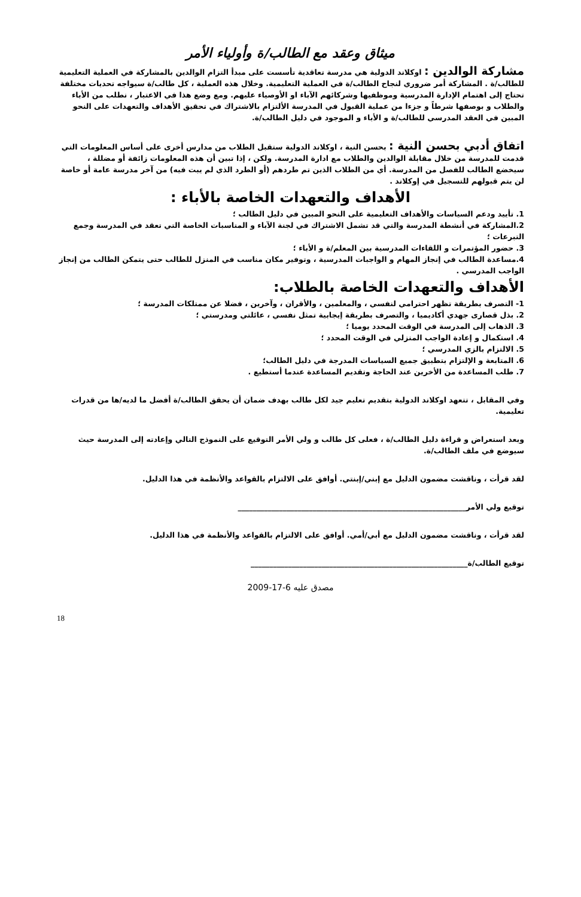ميثاق وعقد مع الطالب/ة وأولياء الأمر
مشاركة الوالدين : اوكلاند الدولية هي مدرسة تعاقدية تأسست على مبدأ التزام الوالدين بالمشاركة في العملية التعليمية للطالب/ة . المشاركة أمر ضروري لنجاح الطالب/ة في العملية التعليمية. وخلال هذه العملية ، كل طالب/ة سيواجه تحديات مختلفة تحتاج إلى اهتمام الإدارة المدرسية وموظفيها وشركائهم الآباء او الأوصياء عليهم. ومع وضع هذا في الاعتبار ، نطلب من الأباء والطلاب و بوصفها شرطاً و جزءا من عملية القبول في المدرسة الألتزام بالاشتراك في تحقيق الأهداف والتعهدات على النحو المبين في العقد المدرسي للطالب/ة و الأباء و الموجود في دليل الطالب/ة.
اتفاق أدبي بحسن النية : بحسن النية ، اوكلاند الدولية ستقبل الطلاب من مدارس أخرى على أساس المعلومات التي قدمت للمدرسة من خلال مقابلة الوالدين والطلاب مع ادارة المدرسة. ولكن ، إذا تبين أن هذه المعلومات زائفة أو مضللة ، سيخضع الطالب للفصل من المدرسة. أي من الطلاب الذين تم طردهم (أو الطرد الذي لم يبت فيه) من آخر مدرسة عامة أو خاصة لن يتم قبولهم للتسجيل في إوكلاند .
الأهداف والتعهدات الخاصة بالأباء :
1. تأييد ودعم السياسات والأهداف التعليمية على النحو المبين في دليل الطالب ؛
2.المشاركة في أنشطة المدرسة والتي قد تشمل الاشتراك في لجنة الآباء و المناسبات الخاصة التي تعقد في المدرسة وجمع التبرعات ؛
3. حضور المؤتمرات و اللقاءات المدرسية بين المعلم/ة و الأباء ؛
4.مساعدة الطالب في إنجاز المهام و الواجبات المدرسية ، وتوفير مكان مناسب في المنزل للطالب حتى يتمكن الطالب من إنجاز الواجب المدرسي .
الأهداف والتعهدات الخاصة بالطلاب:
1- التصرف بطريقة تظهر احترامي لنفسي ، والمعلمين ، والأقران ، وآخرين ، فضلا عن ممتلكات المدرسة ؛
2. بذل قصارى جهدي أكاديميا ، والتصرف بطريقة إيجابية تمثل نفسي ، عائلتي ومدرستي ؛
3. الذهاب إلى المدرسة في الوقت المحدد يوميا ؛
4. استكمال و إعادة الواجب المنزلي في الوقت المحدد ؛
5. الالتزام بالزي المدرسي ؛
6. المتابعة و الإلتزام بتطبيق جميع السياسات المدرجة في دليل الطالب؛
7. طلب المساعدة من الأخرين عند الحاجة وتقديم المساعدة عندما أستطيع .
وفي المقابل ، تتعهد اوكلاند الدولية بتقديم تعليم جيد لكل طالب بهدف ضمان أن يحقق الطالب/ة أفضل ما لديه/ها من قدرات تعليمية.
وبعد استعراض و قراءة دليل الطالب/ة ، فعلى كل طالب و ولي الأمر التوقيع على النموذج التالي وإعادته إلى المدرسة حيث سيوضع في ملف الطالب/ة.
لقد قرأت ، وناقشت مضمون الدليل مع إبني/إبنتي. أوافق على الالتزام بالقواعد والأنظمة في هذا الدليل.
توقيع ولي الأمر_____________________________________________________________
لقد قرأت ، وناقشت مضمون الدليل مع أبي/أمي. أوافق على الالتزام بالقواعد والأنظمة في هذا الدليل.
توقيع الطالب/ة__________________________________________________________
مصدق عليه 6-17-2009
18